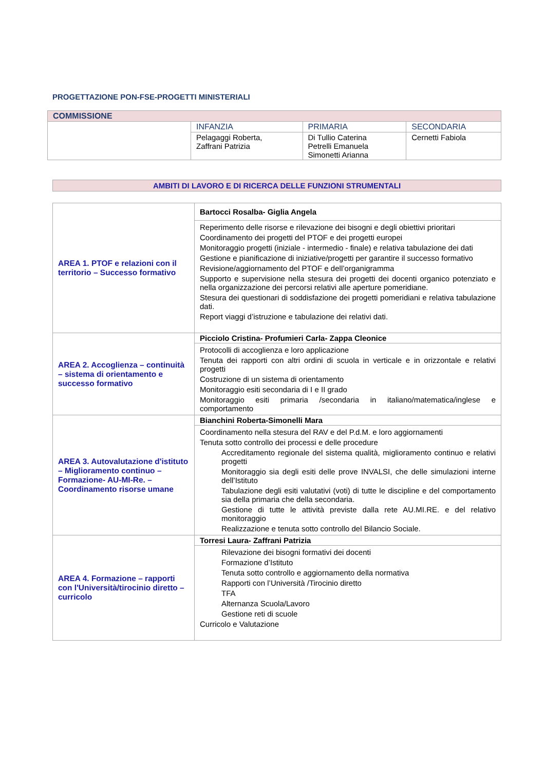PROGETTAZIONE PON-FSE-PROGETTI MINISTERIALI
| COMMISSIONE | | | |
| | INFANZIA | PRIMARIA | SECONDARIA |
| | Pelagaggi Roberta, Zaffrani Patrizia | Di Tullio Caterina Petrelli Emanuela Simonetti Arianna | Cernetti Fabiola |
AMBITI DI LAVORO E DI RICERCA DELLE FUNZIONI STRUMENTALI
| AREA 1. PTOF e relazioni con il territorio – Successo formativo | Bartocci Rosalba- Giglia Angela |
| | Reperimento delle risorse e rilevazione dei bisogni e degli obiettivi prioritari Coordinamento dei progetti del PTOF e dei progetti europei Monitoraggio progetti (iniziale - intermedio - finale) e relativa tabulazione dei dati Gestione e pianificazione di iniziative/progetti per garantire il successo formativo Revisione/aggiornamento del PTOF e dell’organigramma Supporto e supervisione nella stesura dei progetti dei docenti organico potenziato e nella organizzazione dei percorsi relativi alle aperture pomeridiane. Stesura dei questionari di soddisfazione dei progetti pomeridiani e relativa tabulazione dati. Report viaggi d’istruzione e tabulazione dei relativi dati. |
| AREA 2. Accoglienza – continuità – sistema di orientamento e successo formativo | Picciolo Cristina- Profumieri Carla- Zappa Cleonice |
| | Protocolli di accoglienza e loro applicazione Tenuta dei rapporti con altri ordini di scuola in verticale e in orizzontale e relativi progetti Costruzione di un sistema di orientamento Monitoraggio esiti secondaria di I e II grado Monitoraggio esiti primaria /secondaria in italiano/matematica/inglese e comportamento |
| AREA 3. Autovalutazione d'istituto – Miglioramento continuo – Formazione- AU-MI-Re. – Coordinamento risorse umane | Bianchini Roberta-Simonelli Mara |
| | Coordinamento nella stesura del RAV e del P.d.M. e loro aggiornamenti Tenuta sotto controllo dei processi e delle procedure Accreditamento regionale del sistema qualità, miglioramento continuo e relativi progetti Monitoraggio sia degli esiti delle prove INVALSI, che delle simulazioni interne dell’Istituto Tabulazione degli esiti valutativi (voti) di tutte le discipline e del comportamento sia della primaria che della secondaria. Gestione di tutte le attività previste dalla rete AU.MI.RE. e del relativo monitoraggio Realizzazione e tenuta sotto controllo del Bilancio Sociale. |
| AREA 4. Formazione – rapporti con l'Università/tirocinio diretto – curricolo | Torresi Laura- Zaffrani Patrizia |
| | Rilevazione dei bisogni formativi dei docenti Formazione d’Istituto Tenuta sotto controllo e aggiornamento della normativa Rapporti con l’Università /Tirocinio diretto TFA Alternanza Scuola/Lavoro Gestione reti di scuole Curricolo e Valutazione |